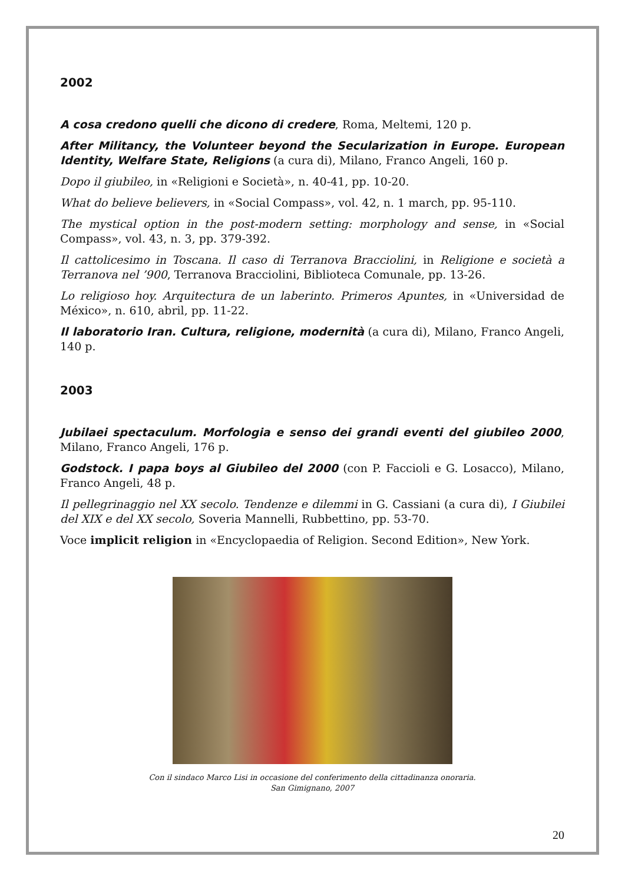2002
A cosa credono quelli che dicono di credere, Roma, Meltemi, 120 p.
After Militancy, the Volunteer beyond the Secularization in Europe. European Identity, Welfare State, Religions (a cura di), Milano, Franco Angeli, 160 p.
Dopo il giubileo, in «Religioni e Società», n. 40-41, pp. 10-20.
What do believe believers, in «Social Compass», vol. 42, n. 1 march, pp. 95-110.
The mystical option in the post-modern setting: morphology and sense, in «Social Compass», vol. 43, n. 3, pp. 379-392.
Il cattolicesimo in Toscana. Il caso di Terranova Bracciolini, in Religione e società a Terranova nel ’900, Terranova Bracciolini, Biblioteca Comunale, pp. 13-26.
Lo religioso hoy. Arquitectura de un laberinto. Primeros Apuntes, in «Universidad de México», n. 610, abril, pp. 11-22.
Il laboratorio Iran. Cultura, religione, modernità (a cura di), Milano, Franco Angeli, 140 p.
2003
Jubilaei spectaculum. Morfologia e senso dei grandi eventi del giubileo 2000, Milano, Franco Angeli, 176 p.
Godstock. I papa boys al Giubileo del 2000 (con P. Faccioli e G. Losacco), Milano, Franco Angeli, 48 p.
Il pellegrinaggio nel XX secolo. Tendenze e dilemmi in G. Cassiani (a cura di), I Giubilei del XIX e del XX secolo, Soveria Mannelli, Rubbettino, pp. 53-70.
Voce implicit religion in «Encyclopaedia of Religion. Second Edition», New York.
Con il sindaco Marco Lisi in occasione del conferimento della cittadinanza onoraria.
San Gimignano, 2007
20